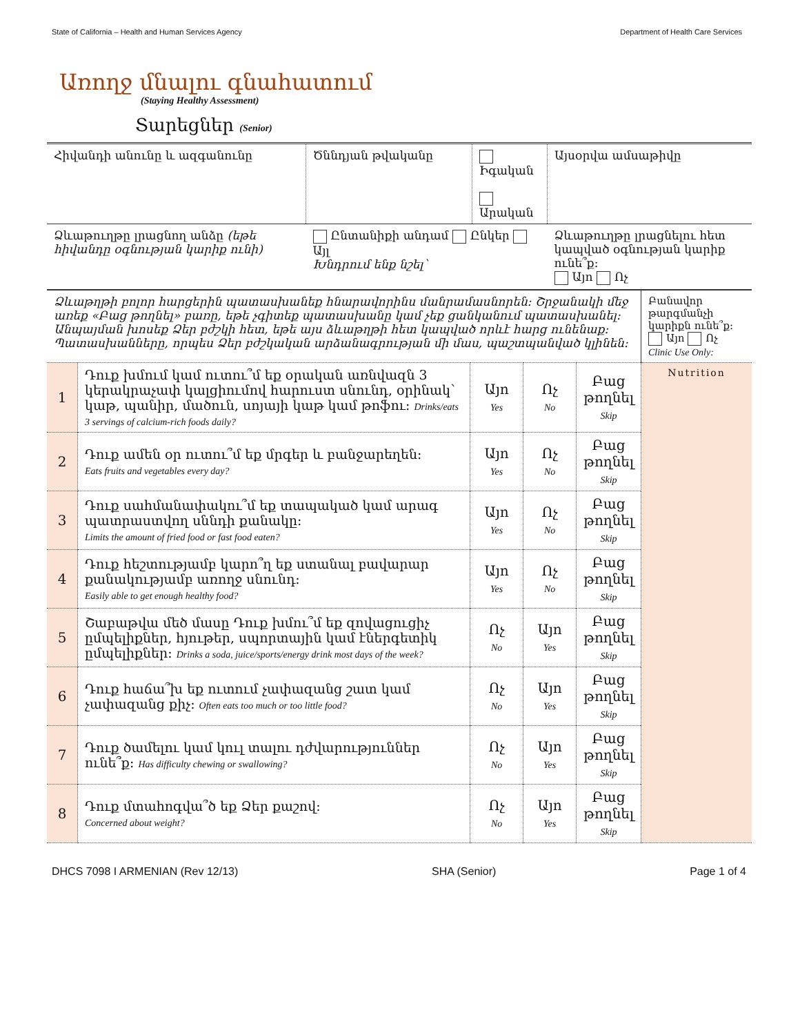State of California – Health and Human Services Agency Department of Health Care Services
Առողջ մնալու գնահատում
(Staying Healthy Assessment)
Տարեցներ (Senior)
| Հիվանդի անունը և ազգանունը | Ծննդյան թվականը | Իգական Արական | Այսօրվա ամսաթիվը |
| Ձևաթուղթը լրացնող անձը (եթե հիվանդը օգնության կարիք ունի) | Ընտանիքի անդամ Ընկեր Այլ Խնդրում ենք նշել՝ | | Ձևաթուղթը լրացնելու հետ կապված օգնության կարիք ունե՞ք: Այո Ոչ |
| Ձևաթղթի բոլոր հարցերին պատասխանեք հնարավորինս մանրամասնորեն: Շրջանակի մեջ առեք «Բաց թողնել» բառը, եթե չգիտեք պատասխանը կամ չեք ցանկանում պատասխանել: Անպայման խոսեք Ձեր բժշկի հետ, եթե այս ձևաթղթի հետ կապված որևէ հարց ունենաք: Պատասխանները, որպես Ձեր բժշկական արձանագրության մի մաս, պաշտպանված կլինեն: | | | | | Բանավոր թարգմանչի կարիքն ունե՞ք: Այո Ոչ Clinic Use Only: |
| 1 | Դուք խմում կամ ուտու՞մ եք օրական առնվազն 3 կերակրաչափ կալցիումով հարուստ սնունդ, օրինակ՝ կաթ, պանիր, մածուն, սոյայի կաթ կամ թոֆու: Drinks/eats 3 servings of calcium-rich foods daily? | Այո Yes | Ոչ No | Բաց թողնել Skip | Nutrition |
| 2 | Դուք ամեն օր ուտու՞մ եք մրգեր և բանջարեղեն: Eats fruits and vegetables every day? | Այո Yes | Ոչ No | Բաց թողնել Skip | |
| 3 | Դուք սահմանափակու՞մ եք տապակած կամ արագ պատրաստվող սննդի քանակը: Limits the amount of fried food or fast food eaten? | Այո Yes | Ոչ No | Բաց թողնել Skip | |
| 4 | Դուք հեշտությամբ կարո՞ղ եք ստանալ բավարար քանակությամբ առողջ սնունդ: Easily able to get enough healthy food? | Այո Yes | Ոչ No | Բաց թողնել Skip | |
| 5 | Շաբաթվա մեծ մասը Դուք խմու՞մ եք զովացուցիչ ըմպելիքներ, հյութեր, սպորտային կամ էներգետիկ ըմպելիքներ: Drinks a soda, juice/sports/energy drink most days of the week? | Ոչ No | Այո Yes | Բաց թողնել Skip | |
| 6 | Դուք հաճա՞խ եք ուտում չափազանց շատ կամ չափազանց քիչ: Often eats too much or too little food? | Ոչ No | Այո Yes | Բաց թողնել Skip | |
| 7 | Դուք ծամելու կամ կուլ տալու դժվարություններ ունե՞ք: Has difficulty chewing or swallowing? | Ոչ No | Այո Yes | Բաց թողնել Skip | |
| 8 | Դուք մտահոգվա՞ծ եք Ձեր քաշով: Concerned about weight? | Ոչ No | Այո Yes | Բաց թողնել Skip | |
DHCS 7098 I ARMENIAN (Rev 12/13) SHA (Senior) Page 1 of 4